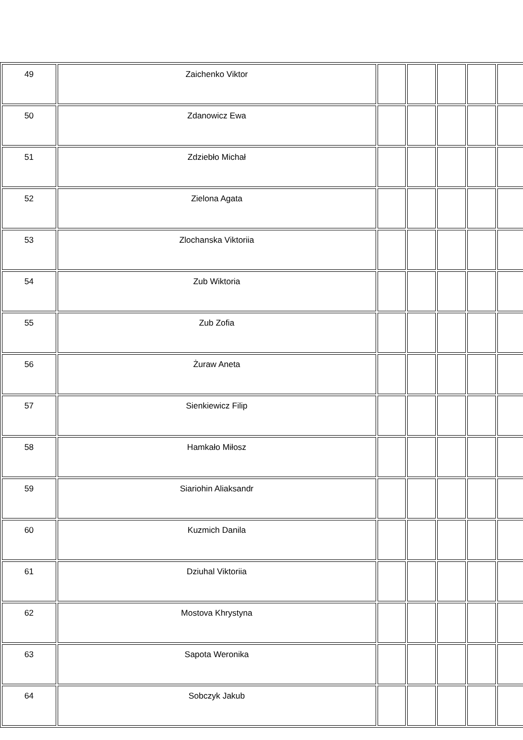| 49 | Zaichenko Viktor | | | | | |
| 50 | Zdanowicz Ewa | | | | | |
| 51 | Zdziebło Michał | | | | | |
| 52 | Zielona Agata | | | | | |
| 53 | Zlochanska Viktoriia | | | | | |
| 54 | Zub Wiktoria | | | | | |
| 55 | Zub Zofia | | | | | |
| 56 | Żuraw Aneta | | | | | |
| 57 | Sienkiewicz Filip | | | | | |
| 58 | Hamkało Miłosz | | | | | |
| 59 | Siariohin Aliaksandr | | | | | |
| 60 | Kuzmich Danila | | | | | |
| 61 | Dziuhal Viktoriia | | | | | |
| 62 | Mostova Khrystyna | | | | | |
| 63 | Sapota Weronika | | | | | |
| 64 | Sobczyk Jakub | | | | | |